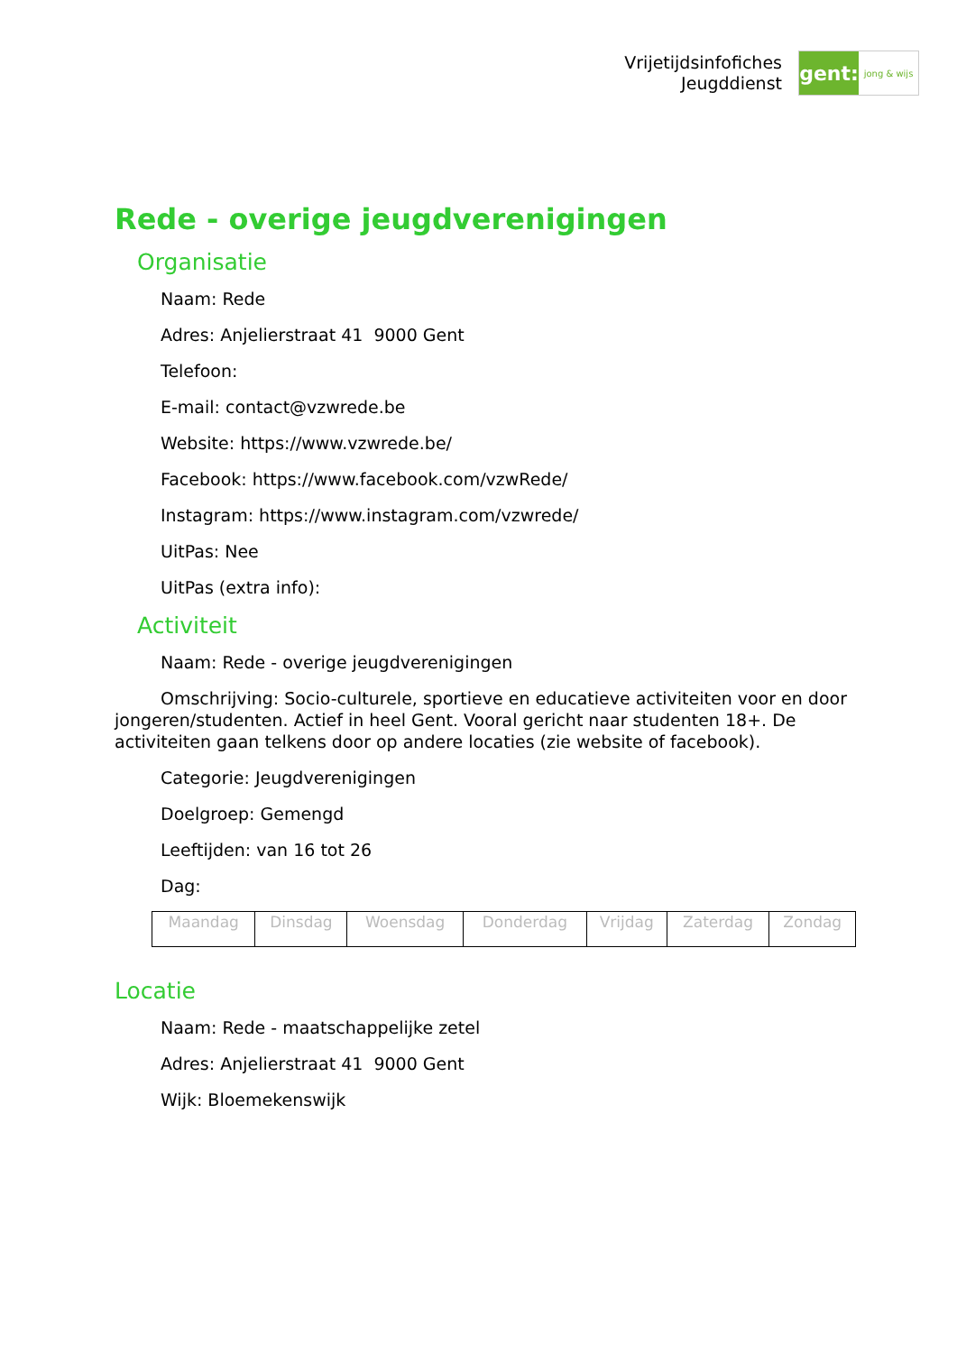Vrijetijdsinfofiches
Jeugddienst
gent:
jong & wijs
Rede - overige jeugdverenigingen
Organisatie
Naam: Rede
Adres: Anjelierstraat 41 9000 Gent
Telefoon:
E-mail: contact@vzwrede.be
Website: https://www.vzwrede.be/
Facebook: https://www.facebook.com/vzwRede/
Instagram: https://www.instagram.com/vzwrede/
UitPas: Nee
UitPas (extra info):
Activiteit
Naam: Rede - overige jeugdverenigingen
Omschrijving: Socio-culturele, sportieve en educatieve activiteiten voor en door jongeren/studenten. Actief in heel Gent. Vooral gericht naar studenten 18+. De activiteiten gaan telkens door op andere locaties (zie website of facebook).
Categorie: Jeugdverenigingen
Doelgroep: Gemengd
Leeftijden: van 16 tot 26
Dag:
| Maandag | Dinsdag | Woensdag | Donderdag | Vrijdag | Zaterdag | Zondag |
Locatie
Naam: Rede - maatschappelijke zetel
Adres: Anjelierstraat 41 9000 Gent
Wijk: Bloemekenswijk